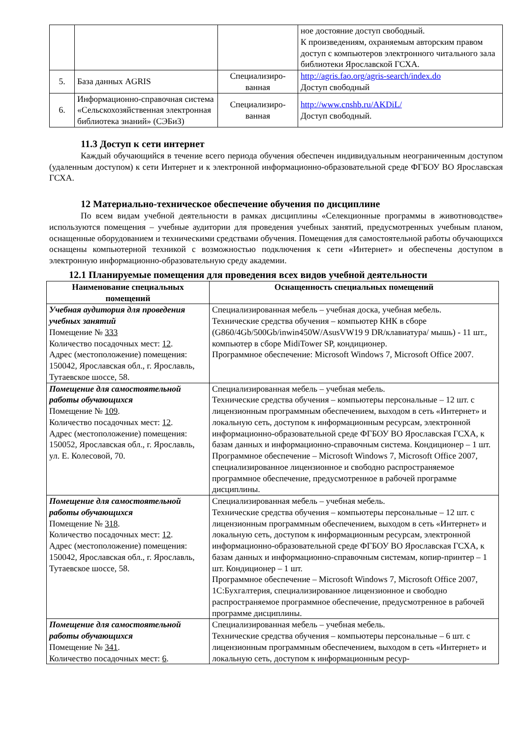| | | | ное достояние доступ свободный. К произведениям, охраняемым авторским правом доступ с компьютеров электронного читального зала библиотеки Ярославской ГСХА. |
| 5. | База данных AGRIS | Специализиро-ванная | http://agris.fao.org/agris-search/index.do Доступ свободный |
| 6. | Информационно-справочная система «Сельскохозяйственная электронная библиотека знаний» (СЭБиЗ) | Специализиро-ванная | http://www.cnshb.ru/AKDiL/ Доступ свободный. |
11.3 Доступ к сети интернет
Каждый обучающийся в течение всего периода обучения обеспечен индивидуальным неограниченным доступом (удаленным доступом) к сети Интернет и к электронной информационно-образовательной среде ФГБОУ ВО Ярославская ГСХА.
12 Материально-техническое обеспечение обучения по дисциплине
По всем видам учебной деятельности в рамках дисциплины «Селекционные программы в животноводстве» используются помещения – учебные аудитории для проведения учебных занятий, предусмотренных учебным планом, оснащенные оборудованием и техническими средствами обучения. Помещения для самостоятельной работы обучающихся оснащены компьютерной техникой с возможностью подключения к сети «Интернет» и обеспечены доступом в электронную информационно-образовательную среду академии.
12.1 Планируемые помещения для проведения всех видов учебной деятельности
| Наименование специальных помещений | Оснащенность специальных помещений |
| --- | --- |
| Учебная аудитория для проведения учебных занятий Помещение № 333 Количество посадочных мест: 12 . Адрес (местоположение) помещения: 150042, Ярославская обл., г. Ярославль, Тутаевское шоссе, 58. | Специализированная мебель – учебная доска, учебная мебель. Технические средства обучения – компьютер КНК в сборе (G860/4Gb/500Gb/inwin450W/AsusVW19 9 DR/клавиатура/ мышь) - 11 шт., компьютер в сборе MidiTower SP, кондиционер. Программное обеспечение: Microsoft Windows 7, Microsoft Office 2007. |
| Помещение для самостоятельной работы обучающихся Помещение № 109 . Количество посадочных мест: 12 . Адрес (местоположение) помещения: 150052, Ярославская обл., г. Ярославль, ул. Е. Колесовой, 70. | Специализированная мебель – учебная мебель. Технические средства обучения – компьютеры персональные – 12 шт. с лицензионным программным обеспечением, выходом в сеть «Интернет» и локальную сеть, доступом к информационным ресурсам, электронной информационно-образовательной среде ФГБОУ ВО Ярославская ГСХА, к базам данных и информационно-справочным система. Кондиционер – 1 шт. Программное обеспечение – Microsoft Windows 7, Microsoft Office 2007, специализированное лицензионное и свободно распространяемое программное обеспечение, предусмотренное в рабочей программе дисциплины. |
| Помещение для самостоятельной работы обучающихся Помещение № 318 . Количество посадочных мест: 12 . Адрес (местоположение) помещения: 150042, Ярославская обл., г. Ярославль, Тутаевское шоссе, 58. | Специализированная мебель – учебная мебель. Технические средства обучения – компьютеры персональные – 12 шт. с лицензионным программным обеспечением, выходом в сеть «Интернет» и локальную сеть, доступом к информационным ресурсам, электронной информационно-образовательной среде ФГБОУ ВО Ярославская ГСХА, к базам данных и информационно-справочным системам, копир-принтер – 1 шт. Кондиционер – 1 шт. Программное обеспечение – Microsoft Windows 7, Microsoft Office 2007, 1С:Бухгалтерия, специализированное лицензионное и свободно распространяемое программное обеспечение, предусмотренное в рабочей программе дисциплины. |
| Помещение для самостоятельной работы обучающихся Помещение № 341 . Количество посадочных мест: 6 . | Специализированная мебель – учебная мебель. Технические средства обучения – компьютеры персональные – 6 шт. с лицензионным программным обеспечением, выходом в сеть «Интернет» и локальную сеть, доступом к информационным ресур- |